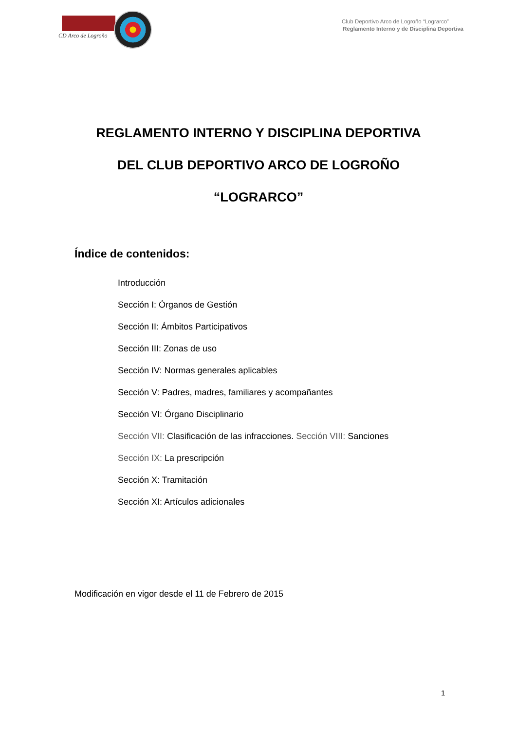CD Arco de Logroño
Club Deportivo Arco de Logroño “Lograrco”
Reglamento Interno y de Disciplina Deportiva
REGLAMENTO INTERNO Y DISCIPLINA DEPORTIVA
DEL CLUB DEPORTIVO ARCO DE LOGROÑO
“LOGRARCO”
Índice de contenidos:
Introducción
Sección I: Órganos de Gestión
Sección II: Ámbitos Participativos
Sección III: Zonas de uso
Sección IV: Normas generales aplicables
Sección V: Padres, madres, familiares y acompañantes
Sección VI: Órgano Disciplinario
Sección VII: Clasificación de las infracciones. Sección VIII: Sanciones
Sección IX: La prescripción
Sección X: Tramitación
Sección XI: Artículos adicionales
Modificación en vigor desde el 11 de Febrero de 2015
1